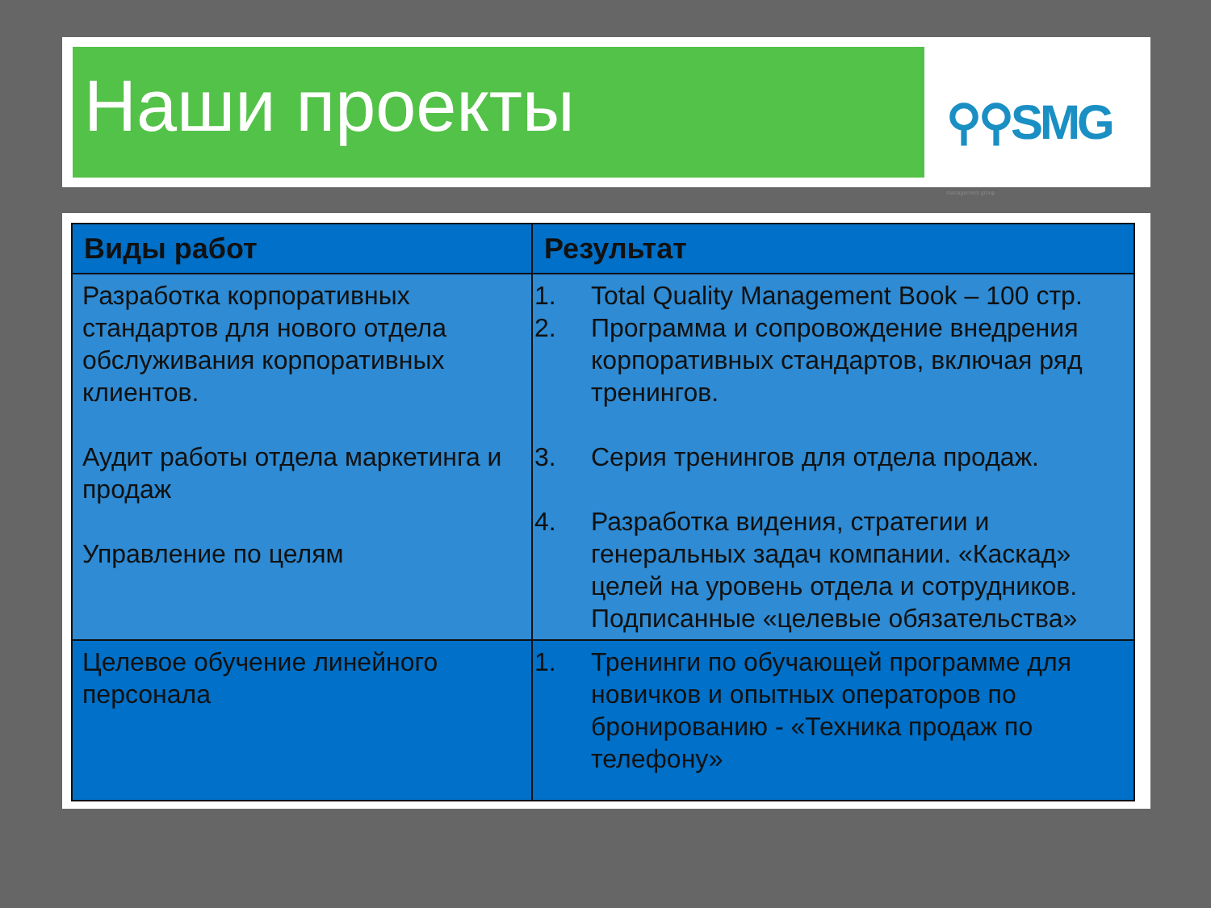Наши проекты ⚲⚲SMG management group
| Виды работ | Результат |
| --- | --- |
| Разработка корпоративных стандартов для нового отдела обслуживания корпоративных клиентов. Аудит работы отдела маркетинга и продаж Управление по целям | 1. Total Quality Management Book – 100 стр. 2. Программа и сопровождение внедрения корпоративных стандартов, включая ряд тренингов. 3. Серия тренингов для отдела продаж. 4. Разработка видения, стратегии и генеральных задач компании. «Каскад» целей на уровень отдела и сотрудников. Подписанные «целевые обязательства» |
| Целевое обучение линейного персонала | 1. Тренинги по обучающей программе для новичков и опытных операторов по бронированию - «Техника продаж по телефону» |